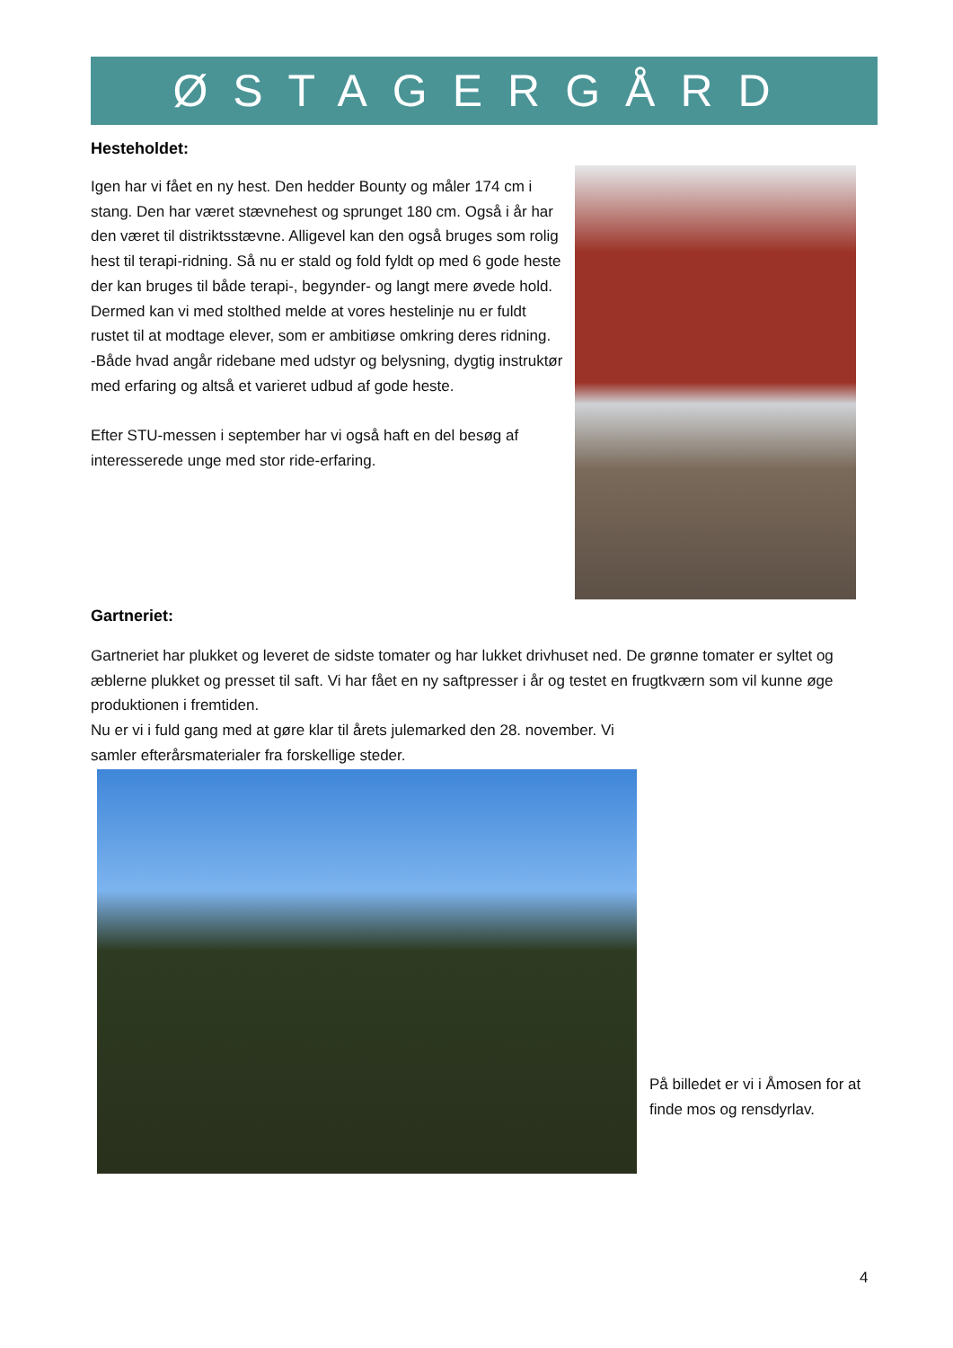ØSTAGERGÅRD
Hesteholdet:
Igen har vi fået en ny hest. Den hedder Bounty og måler 174 cm i stang. Den har været stævnehest og sprunget 180 cm. Også i år har den været til distriktsstævne. Alligevel kan den også bruges som rolig hest til terapi-ridning. Så nu er stald og fold fyldt op med 6 gode heste der kan bruges til både terapi-, begynder- og langt mere øvede hold.
Dermed kan vi med stolthed melde at vores hestelinje nu er fuldt rustet til at modtage elever, som er ambitiøse omkring deres ridning.
-Både hvad angår ridebane med udstyr og belysning, dygtig instruktør med erfaring og altså et varieret udbud af gode heste.
Efter STU-messen i september har vi også haft en del besøg af interesserede unge med stor ride-erfaring.
Gartneriet:
Gartneriet har plukket og leveret de sidste tomater og har lukket drivhuset ned. De grønne tomater er syltet og æblerne plukket og presset til saft. Vi har fået en ny saftpresser i år og testet en frugtkværn som vil kunne øge produktionen i fremtiden.
Nu er vi i fuld gang med at gøre klar til årets julemarked den 28. november. Vi
samler efterårsmaterialer fra forskellige steder.
På billedet er vi i Åmosen for at finde mos og rensdyrlav.
4